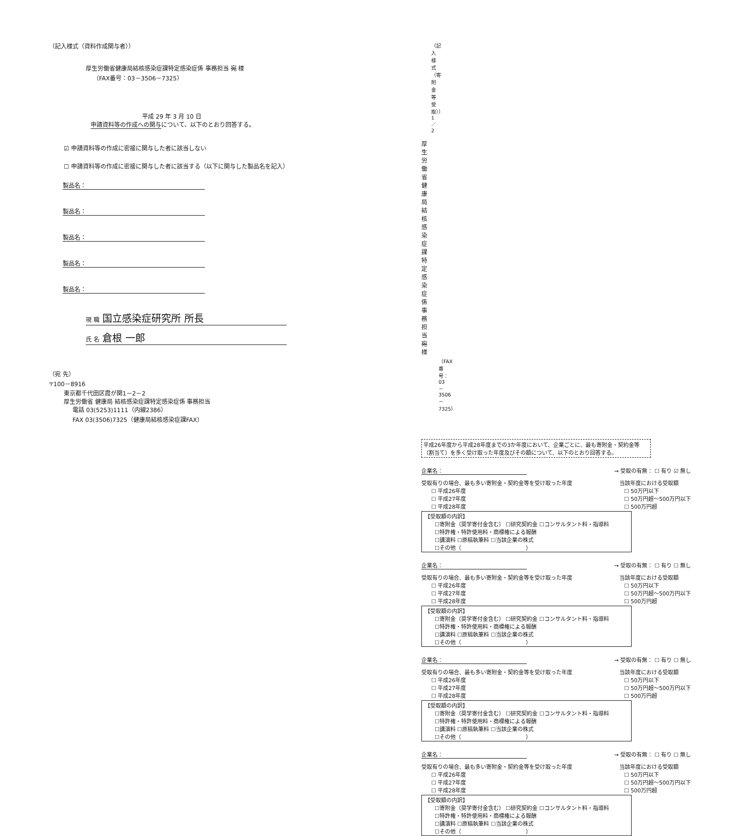（記入様式（資料作成関与者））
厚生労働省健康局結核感染症課特定感染症係 事務担当 宛 様
（FAX番号：03－3506－7325）
平成 29 年 3 月 10 日
申請資料等の作成への関与について、以下のとおり回答する。
☑ 申請資料等の作成に密接に関与した者に該当しない
☐ 申請資料等の作成に密接に関与した者に該当する（以下に関与した製品名を記入）
製品名：
製品名：
製品名：
製品名：
製品名：
現 職 国立感染症研究所 所長
氏 名 倉根 一郎
（宛 先）
〒100－8916
東京都千代田区霞が関1－2－2
厚生労働省 健康局 結核感染症課特定感染症係 事務担当
電話 03(5253)1111（内線2386）
FAX 03(3506)7325（健康局結核感染症課FAX）
（記入様式（寄附金等受取））1／2
厚生労働省健康局結核感染症課 特定感染症係 事務担当 宛 様
（FAX番号：03－3506－7325）
平成26年度から平成28年度までの3か年度において、企業ごとに、最も寄附金・契約金等（割当て）を多く受け取った年度及びその額について、以下のとおり回答する。
企業名： → 受取の有無： ☐ 有り ☑ 無し
受取有りの場合、最も多い寄附金・契約金等を受け取った年度
☐ 平成26年度
☐ 平成27年度
☐ 平成28年度
当該年度における受取額
☐ 50万円以下
☐ 50万円超～500万円以下
☐ 500万円超
【受取額の内訳】
☐寄附金（奨学寄付金含む） ☐研究契約金 ☐コンサルタント料・指導料
☐特許権・特許使用料・商標権による報酬
☐講演料 ☐原稿執筆料 ☐当該企業の株式
☐その他（　　　　　　　　　　　　）
企業名： → 受取の有無： ☐ 有り ☐ 無し
受取有りの場合、最も多い寄附金・契約金等を受け取った年度
☐ 平成26年度
☐ 平成27年度
☐ 平成28年度
当該年度における受取額
☐ 50万円以下
☐ 50万円超～500万円以下
☐ 500万円超
【受取額の内訳】
☐寄附金（奨学寄付金含む） ☐研究契約金 ☐コンサルタント料・指導料
☐特許権・特許使用料・商標権による報酬
☐講演料 ☐原稿執筆料 ☐当該企業の株式
☐その他（　　　　　　　　　　　　）
企業名： → 受取の有無： ☐ 有り ☐ 無し
受取有りの場合、最も多い寄附金・契約金等を受け取った年度
☐ 平成26年度
☐ 平成27年度
☐ 平成28年度
当該年度における受取額
☐ 50万円以下
☐ 50万円超～500万円以下
☐ 500万円超
【受取額の内訳】
☐寄附金（奨学寄付金含む） ☐研究契約金 ☐コンサルタント料・指導料
☐特許権・特許使用料・商標権による報酬
☐講演料 ☐原稿執筆料 ☐当該企業の株式
☐その他（　　　　　　　　　　　　）
企業名： → 受取の有無： ☐ 有り ☐ 無し
受取有りの場合、最も多い寄附金・契約金等を受け取った年度
☐ 平成26年度
☐ 平成27年度
☐ 平成28年度
当該年度における受取額
☐ 50万円以下
☐ 50万円超～500万円以下
☐ 500万円超
【受取額の内訳】
☐寄附金（奨学寄付金含む） ☐研究契約金 ☐コンサルタント料・指導料
☐特許権・特許使用料・商標権による報酬
☐講演料 ☐原稿執筆料 ☐当該企業の株式
☐その他（　　　　　　　　　　　　）